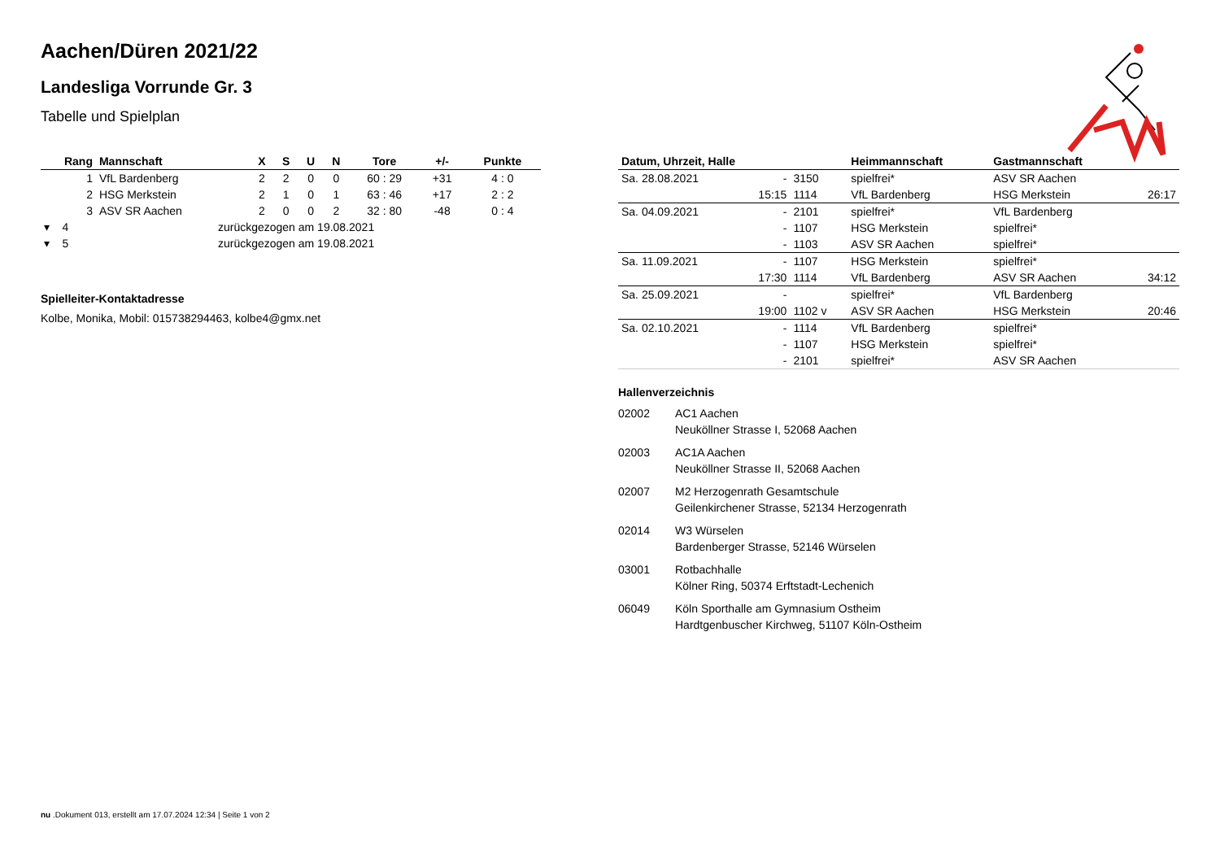Aachen/Düren 2021/22
Landesliga Vorrunde Gr. 3
Tabelle und Spielplan
| Rang | Mannschaft | X | S | U | N | Tore | +/- | Punkte |
| --- | --- | --- | --- | --- | --- | --- | --- | --- |
| 1 | VfL Bardenberg | 2 | 2 | 0 | 0 | 60 : 29 | +31 | 4 : 0 |
| 2 | HSG Merkstein | 2 | 1 | 0 | 1 | 63 : 46 | +17 | 2 : 2 |
| 3 | ASV SR Aachen | 2 | 0 | 0 | 2 | 32 : 80 | -48 | 0 : 4 |
| ▾ 4 | zurückgezogen am 19.08.2021 | | | | | | | |
| ▾ 5 | zurückgezogen am 19.08.2021 | | | | | | | |
Spielleiter-Kontaktadresse
Kolbe, Monika, Mobil: 015738294463, kolbe4@gmx.net
| Datum, Uhrzeit, Halle | | | Heimmannschaft | Gastmannschaft | |
| --- | --- | --- | --- | --- | --- |
| Sa. 28.08.2021 | - | 3150 | spielfrei* | ASV SR Aachen | |
| | 15:15 | 1114 | VfL Bardenberg | HSG Merkstein | 26:17 |
| Sa. 04.09.2021 | - | 2101 | spielfrei* | VfL Bardenberg | |
| | - | 1107 | HSG Merkstein | spielfrei* | |
| | - | 1103 | ASV SR Aachen | spielfrei* | |
| Sa. 11.09.2021 | - | 1107 | HSG Merkstein | spielfrei* | |
| | 17:30 | 1114 | VfL Bardenberg | ASV SR Aachen | 34:12 |
| Sa. 25.09.2021 | - | | spielfrei* | VfL Bardenberg | |
| | 19:00 | 1102 v | ASV SR Aachen | HSG Merkstein | 20:46 |
| Sa. 02.10.2021 | - | 1114 | VfL Bardenberg | spielfrei* | |
| | - | 1107 | HSG Merkstein | spielfrei* | |
| | - | 2101 | spielfrei* | ASV SR Aachen | |
Hallenverzeichnis
02002 AC1 Aachen
Neuköllner Strasse I, 52068 Aachen
02003 AC1A Aachen
Neuköllner Strasse II, 52068 Aachen
02007 M2 Herzogenrath Gesamtschule
Geilenkirchener Strasse, 52134 Herzogenrath
02014 W3 Würselen
Bardenberger Strasse, 52146 Würselen
03001 Rotbachhalle
Kölner Ring, 50374 Erftstadt-Lechenich
06049 Köln Sporthalle am Gymnasium Ostheim
Hardtgenbuscher Kirchweg, 51107 Köln-Ostheim
nu .Dokument 013, erstellt am 17.07.2024 12:34 | Seite 1 von 2